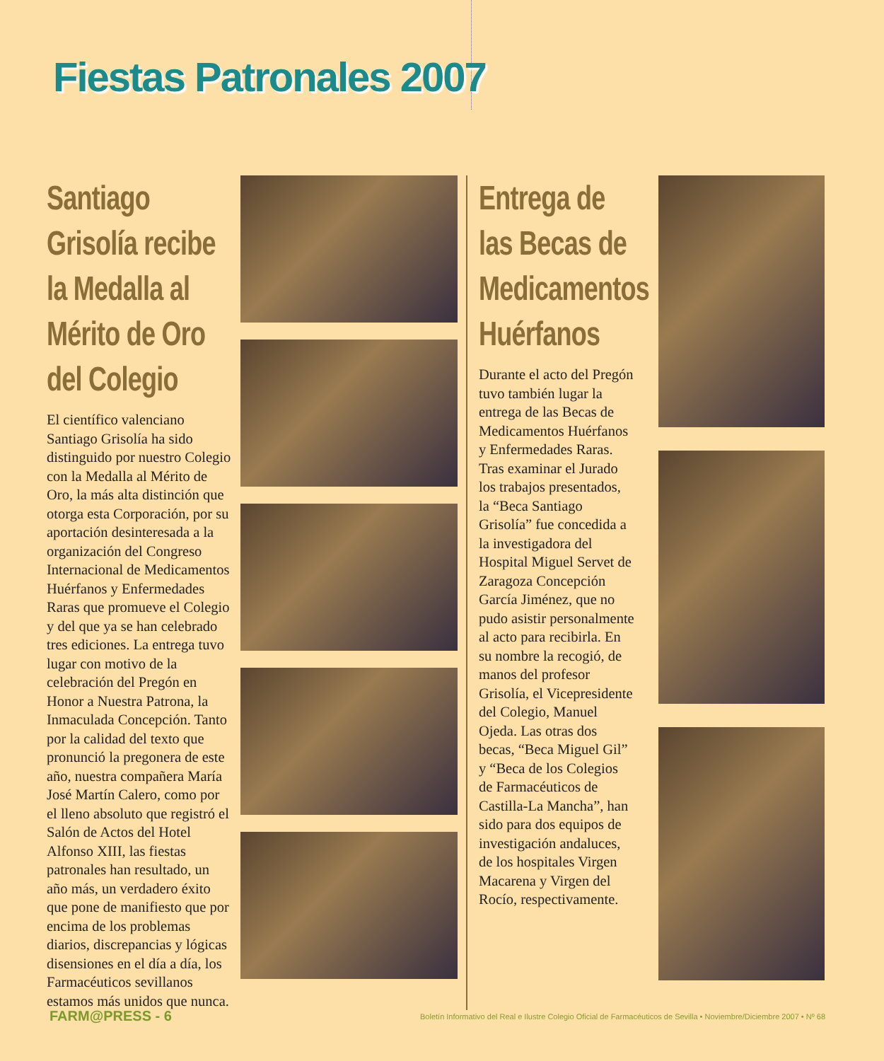Fiestas Patronales 2007
Santiago Grisolía recibe la Medalla al Mérito de Oro del Colegio
El científico valenciano Santiago Grisolía ha sido distinguido por nuestro Colegio con la Medalla al Mérito de Oro, la más alta distinción que otorga esta Corporación, por su aportación desinteresada a la organización del Congreso Internacional de Medicamentos Huérfanos y Enfermedades Raras que promueve el Colegio y del que ya se han celebrado tres ediciones. La entrega tuvo lugar con motivo de la celebración del Pregón en Honor a Nuestra Patrona, la Inmaculada Concepción. Tanto por la calidad del texto que pronunció la pregonera de este año, nuestra compañera María José Martín Calero, como por el lleno absoluto que registró el Salón de Actos del Hotel Alfonso XIII, las fiestas patronales han resultado, un año más, un verdadero éxito que pone de manifiesto que por encima de los problemas diarios, discrepancias y lógicas disensiones en el día a día, los Farmacéuticos sevillanos estamos más unidos que nunca.
Entrega de las Becas de Medicamentos Huérfanos
Durante el acto del Pregón tuvo también lugar la entrega de las Becas de Medicamentos Huérfanos y Enfermedades Raras. Tras examinar el Jurado los trabajos presentados, la “Beca Santiago Grisolía” fue concedida a la investigadora del Hospital Miguel Servet de Zaragoza Concepción García Jiménez, que no pudo asistir personalmente al acto para recibirla. En su nombre la recogió, de manos del profesor Grisolía, el Vicepresidente del Colegio, Manuel Ojeda. Las otras dos becas, “Beca Miguel Gil” y “Beca de los Colegios de Farmacéuticos de Castilla-La Mancha”, han sido para dos equipos de investigación andaluces, de los hospitales Virgen Macarena y Virgen del Rocío, respectivamente.
FARM@PRESS - 6
Boletín Informativo del Real e Ilustre Colegio Oficial de Farmacéuticos de Sevilla • Noviembre/Diciembre 2007 • Nº 68